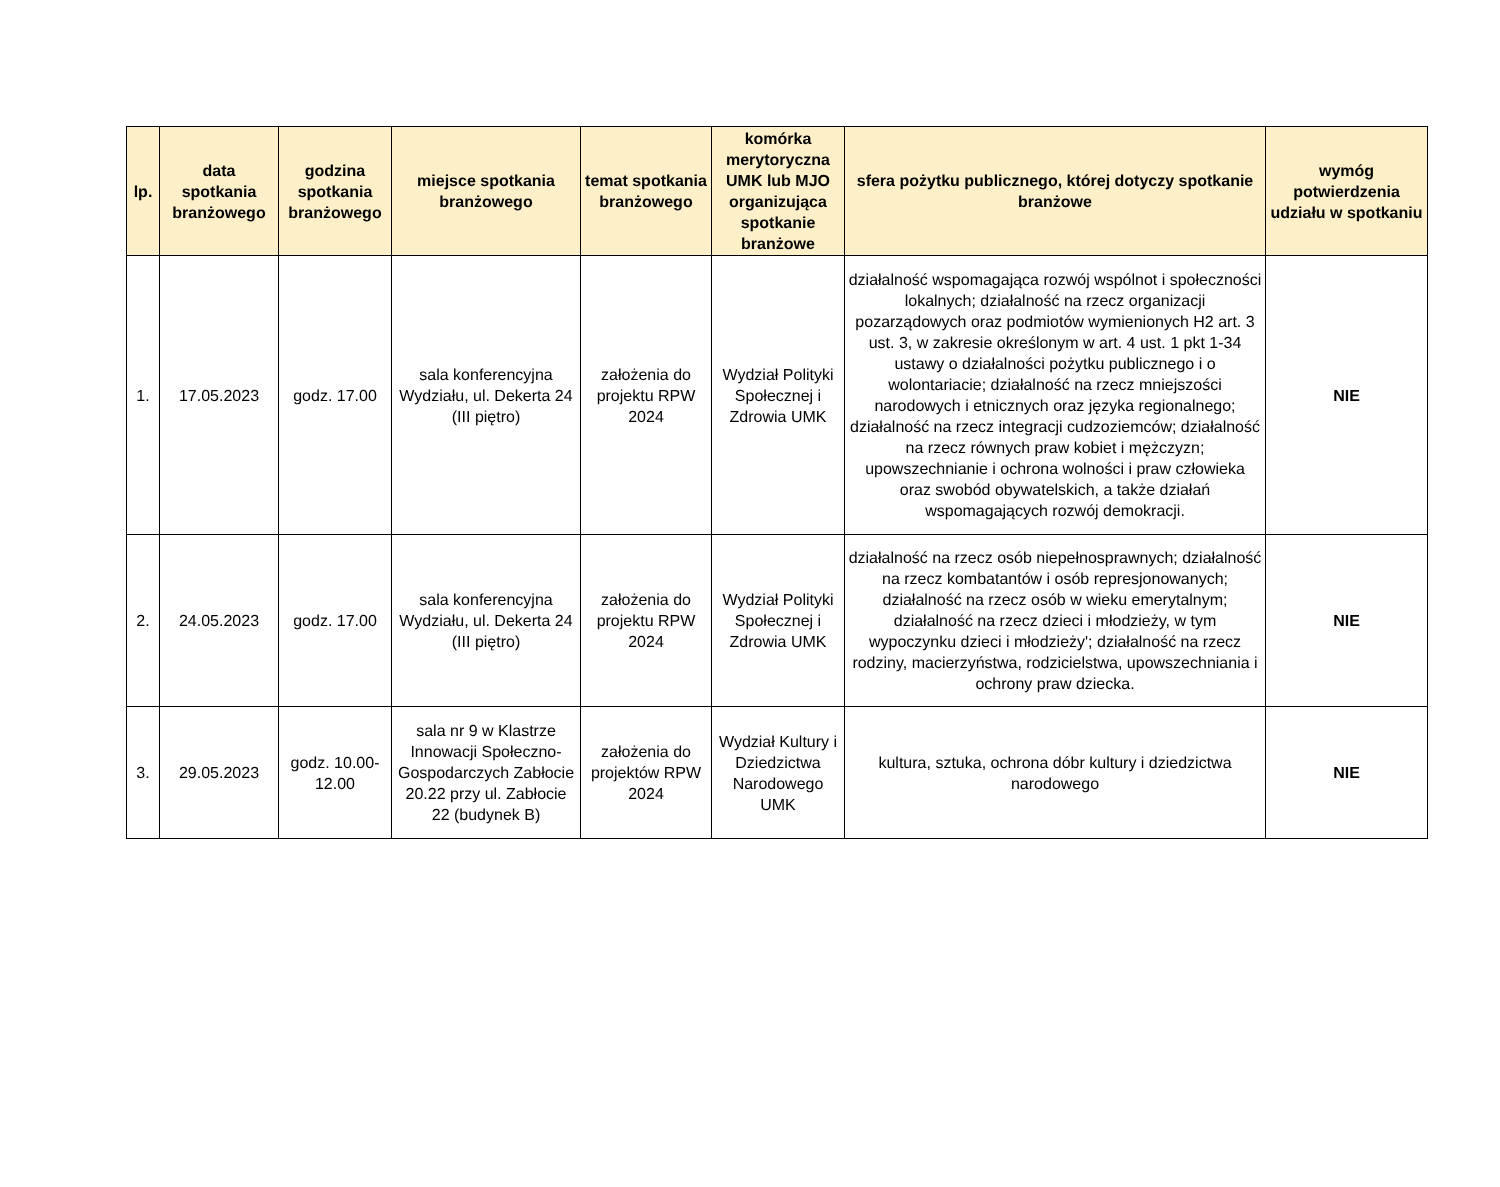| lp. | data spotkania branżowego | godzina spotkania branżowego | miejsce spotkania branżowego | temat spotkania branżowego | komórka merytoryczna UMK lub MJO organizująca spotkanie branżowe | sfera pożytku publicznego, której dotyczy spotkanie branżowe | wymóg potwierdzenia udziału w spotkaniu |
| --- | --- | --- | --- | --- | --- | --- | --- |
| 1. | 17.05.2023 | godz. 17.00 | sala konferencyjna Wydziału, ul. Dekerta 24 (III piętro) | założenia do projektu RPW 2024 | Wydział Polityki Społecznej i Zdrowia UMK | działalność wspomagająca rozwój wspólnot i społeczności lokalnych; działalność na rzecz organizacji pozarządowych oraz podmiotów wymienionych H2 art. 3 ust. 3, w zakresie określonym w art. 4 ust. 1 pkt 1-34 ustawy o działalności pożytku publicznego i o wolontariacie; działalność na rzecz mniejszości narodowych i etnicznych oraz języka regionalnego; działalność na rzecz integracji cudzoziemców; działalność na rzecz równych praw kobiet i mężczyzn; upowszechnianie i ochrona wolności i praw człowieka oraz swobód obywatelskich, a także działań wspomagających rozwój demokracji. | NIE |
| 2. | 24.05.2023 | godz. 17.00 | sala konferencyjna Wydziału, ul. Dekerta 24 (III piętro) | założenia do projektu RPW 2024 | Wydział Polityki Społecznej i Zdrowia UMK | działalność na rzecz osób niepełnosprawnych; działalność na rzecz kombatantów i osób represjonowanych; działalność na rzecz osób w wieku emerytalnym; działalność na rzecz dzieci i młodzieży, w tym wypoczynku dzieci i młodzieży'; działalność na rzecz rodziny, macierzyństwa, rodzicielstwa, upowszechniania i ochrony praw dziecka. | NIE |
| 3. | 29.05.2023 | godz. 10.00-12.00 | sala nr 9 w Klastrze Innowacji Społeczno-Gospodarczych Zabłocie 20.22 przy ul. Zabłocie 22 (budynek B) | założenia do projektów RPW 2024 | Wydział Kultury i Dziedzictwa Narodowego UMK | kultura, sztuka, ochrona dóbr kultury i dziedzictwa narodowego | NIE |